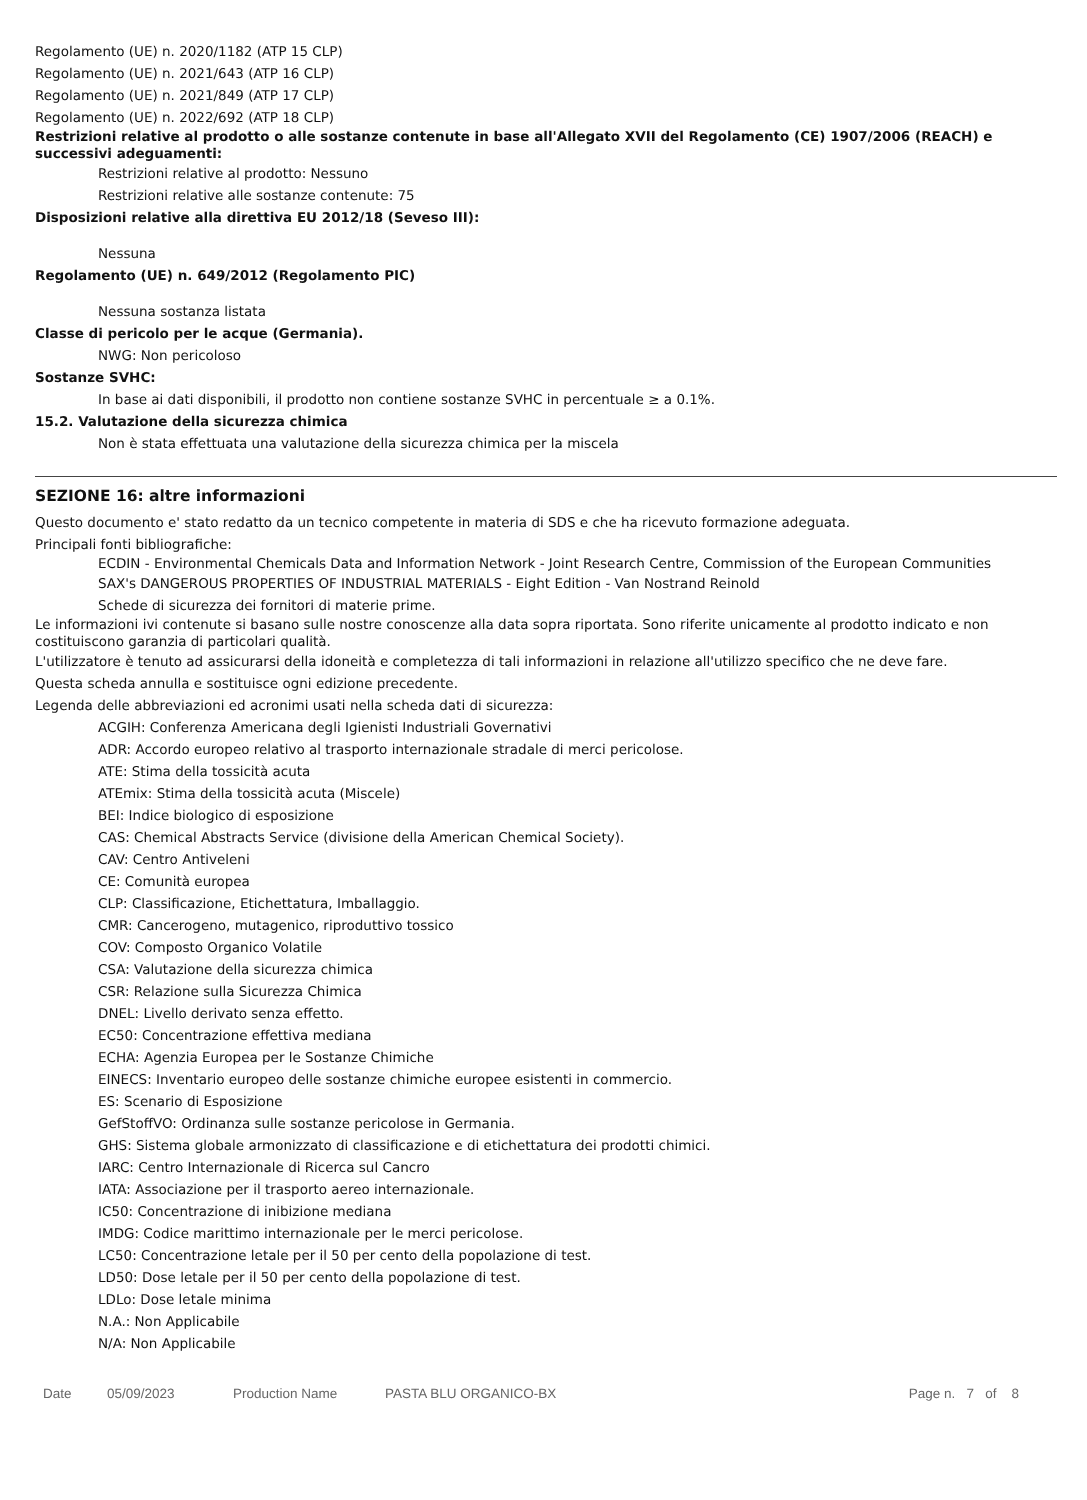Regolamento (UE) n. 2020/1182 (ATP 15 CLP)
Regolamento (UE) n. 2021/643 (ATP 16 CLP)
Regolamento (UE) n. 2021/849 (ATP 17 CLP)
Regolamento (UE) n. 2022/692 (ATP 18 CLP)
Restrizioni relative al prodotto o alle sostanze contenute in base all'Allegato XVII del Regolamento (CE) 1907/2006 (REACH) e successivi adeguamenti:
Restrizioni relative al prodotto: Nessuno
Restrizioni relative alle sostanze contenute: 75
Disposizioni relative alla direttiva EU 2012/18 (Seveso III):
Nessuna
Regolamento (UE) n. 649/2012 (Regolamento PIC)
Nessuna sostanza listata
Classe di pericolo per le acque (Germania).
NWG: Non pericoloso
Sostanze SVHC:
In base ai dati disponibili, il prodotto non contiene sostanze SVHC in percentuale ≥ a 0.1%.
15.2. Valutazione della sicurezza chimica
Non è stata effettuata una valutazione della sicurezza chimica per la miscela
SEZIONE 16: altre informazioni
Questo documento e' stato redatto da un tecnico competente in materia di SDS e che ha ricevuto formazione adeguata.
Principali fonti bibliografiche:
ECDIN - Environmental Chemicals Data and Information Network - Joint Research Centre, Commission of the European Communities
SAX's DANGEROUS PROPERTIES OF INDUSTRIAL MATERIALS - Eight Edition - Van Nostrand Reinold
Schede di sicurezza dei fornitori di materie prime.
Le informazioni ivi contenute si basano sulle nostre conoscenze alla data sopra riportata. Sono riferite unicamente al prodotto indicato e non costituiscono garanzia di particolari qualità.
L'utilizzatore è tenuto ad assicurarsi della idoneità e completezza di tali informazioni in relazione all'utilizzo specifico che ne deve fare.
Questa scheda annulla e sostituisce ogni edizione precedente.
Legenda delle abbreviazioni ed acronimi usati nella scheda dati di sicurezza:
ACGIH: Conferenza Americana degli Igienisti Industriali Governativi
ADR: Accordo europeo relativo al trasporto internazionale stradale di merci pericolose.
ATE: Stima della tossicità acuta
ATEmix: Stima della tossicità acuta (Miscele)
BEI: Indice biologico di esposizione
CAS: Chemical Abstracts Service (divisione della American Chemical Society).
CAV: Centro Antiveleni
CE: Comunità europea
CLP: Classificazione, Etichettatura, Imballaggio.
CMR: Cancerogeno, mutagenico, riproduttivo tossico
COV: Composto Organico Volatile
CSA: Valutazione della sicurezza chimica
CSR: Relazione sulla Sicurezza Chimica
DNEL: Livello derivato senza effetto.
EC50: Concentrazione effettiva mediana
ECHA: Agenzia Europea per le Sostanze Chimiche
EINECS: Inventario europeo delle sostanze chimiche europee esistenti in commercio.
ES: Scenario di Esposizione
GefStoffVO: Ordinanza sulle sostanze pericolose in Germania.
GHS: Sistema globale armonizzato di classificazione e di etichettatura dei prodotti chimici.
IARC: Centro Internazionale di Ricerca sul Cancro
IATA: Associazione per il trasporto aereo internazionale.
IC50: Concentrazione di inibizione mediana
IMDG: Codice marittimo internazionale per le merci pericolose.
LC50: Concentrazione letale per il 50 per cento della popolazione di test.
LD50: Dose letale per il 50 per cento della popolazione di test.
LDLo: Dose letale minima
N.A.: Non Applicabile
N/A: Non Applicabile
Date 05/09/2023 Production Name PASTA BLU ORGANICO-BX Page n. 7 of 8